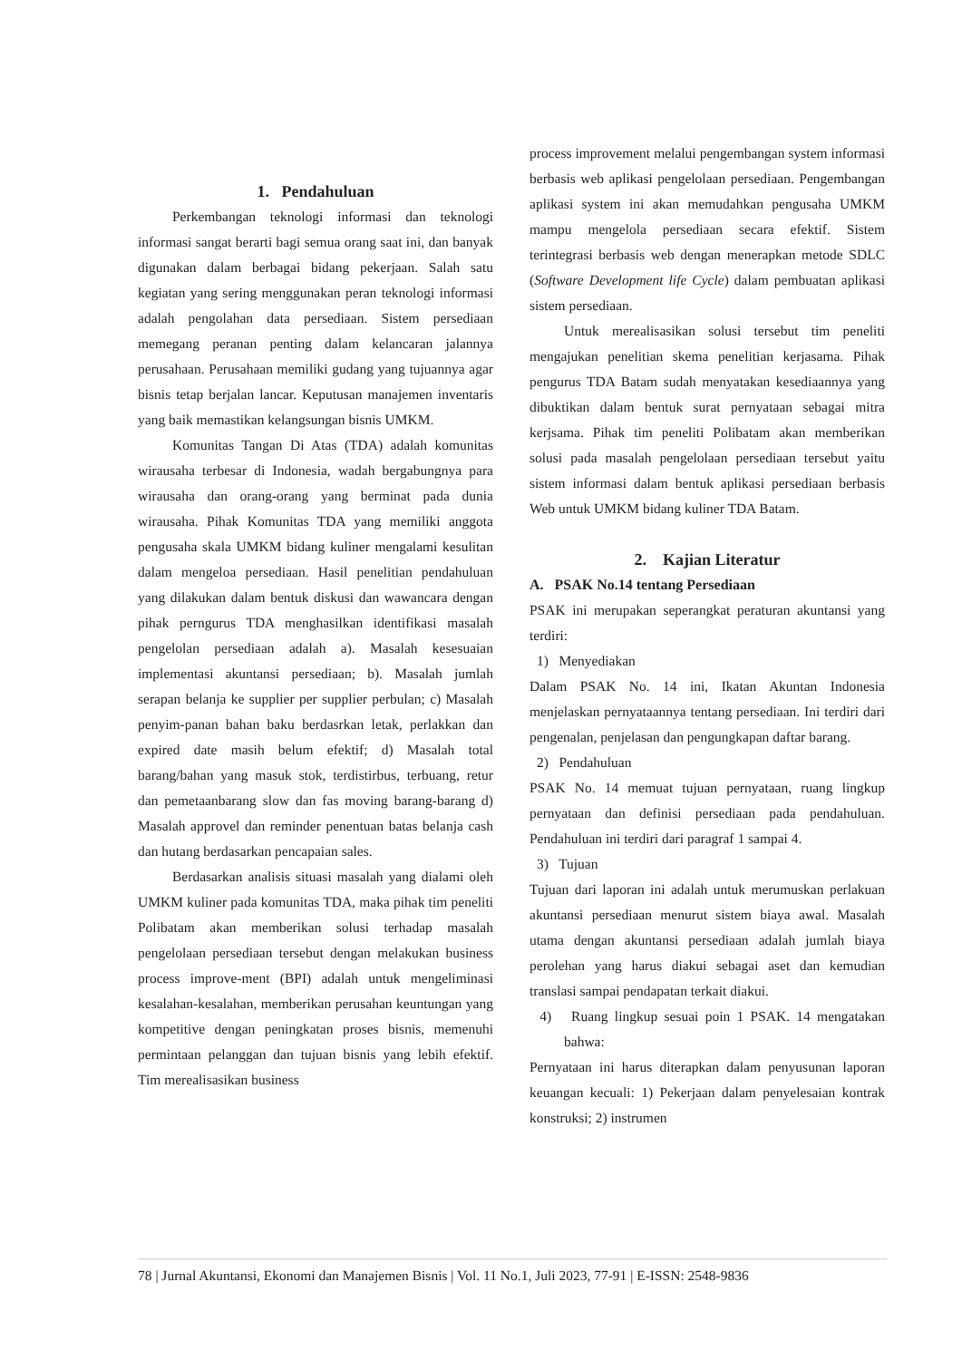1. Pendahuluan
Perkembangan teknologi informasi dan teknologi informasi sangat berarti bagi semua orang saat ini, dan banyak digunakan dalam berbagai bidang pekerjaan. Salah satu kegiatan yang sering menggunakan peran teknologi informasi adalah pengolahan data persediaan. Sistem persediaan memegang peranan penting dalam kelancaran jalannya perusahaan. Perusahaan memiliki gudang yang tujuannya agar bisnis tetap berjalan lancar. Keputusan manajemen inventaris yang baik memastikan kelangsungan bisnis UMKM.
Komunitas Tangan Di Atas (TDA) adalah komunitas wirausaha terbesar di Indonesia, wadah bergabungnya para wirausaha dan orang-orang yang berminat pada dunia wirausaha. Pihak Komunitas TDA yang memiliki anggota pengusaha skala UMKM bidang kuliner mengalami kesulitan dalam mengeloa persediaan. Hasil penelitian pendahuluan yang dilakukan dalam bentuk diskusi dan wawancara dengan pihak perngurus TDA menghasilkan identifikasi masalah pengelolan persediaan adalah a). Masalah kesesuaian implementasi akuntansi persediaan; b). Masalah jumlah serapan belanja ke supplier per supplier perbulan; c) Masalah penyim-panan bahan baku berdasrkan letak, perlakkan dan expired date masih belum efektif; d) Masalah total barang/bahan yang masuk stok, terdistirbus, terbuang, retur dan pemetaanbarang slow dan fas moving barang-barang d) Masalah approvel dan reminder penentuan batas belanja cash dan hutang berdasarkan pencapaian sales.
Berdasarkan analisis situasi masalah yang dialami oleh UMKM kuliner pada komunitas TDA, maka pihak tim peneliti Polibatam akan memberikan solusi terhadap masalah pengelolaan persediaan tersebut dengan melakukan business process improve-ment (BPI) adalah untuk mengeliminasi kesalahan-kesalahan, memberikan perusahan keuntungan yang kompetitive dengan peningkatan proses bisnis, memenuhi permintaan pelanggan dan tujuan bisnis yang lebih efektif. Tim merealisasikan business
process improvement melalui pengembangan system informasi berbasis web aplikasi pengelolaan persediaan. Pengembangan aplikasi system ini akan memudahkan pengusaha UMKM mampu mengelola persediaan secara efektif. Sistem terintegrasi berbasis web dengan menerapkan metode SDLC (Software Development life Cycle) dalam pembuatan aplikasi sistem persediaan.
Untuk merealisasikan solusi tersebut tim peneliti mengajukan penelitian skema penelitian kerjasama. Pihak pengurus TDA Batam sudah menyatakan kesediaannya yang dibuktikan dalam bentuk surat pernyataan sebagai mitra kerjsama. Pihak tim peneliti Polibatam akan memberikan solusi pada masalah pengelolaan persediaan tersebut yaitu sistem informasi dalam bentuk aplikasi persediaan berbasis Web untuk UMKM bidang kuliner TDA Batam.
2. Kajian Literatur
A. PSAK No.14 tentang Persediaan
PSAK ini merupakan seperangkat peraturan akuntansi yang terdiri:
1) Menyediakan
Dalam PSAK No. 14 ini, Ikatan Akuntan Indonesia menjelaskan pernyataannya tentang persediaan. Ini terdiri dari pengenalan, penjelasan dan pengungkapan daftar barang.
2) Pendahuluan
PSAK No. 14 memuat tujuan pernyataan, ruang lingkup pernyataan dan definisi persediaan pada pendahuluan. Pendahuluan ini terdiri dari paragraf 1 sampai 4.
3) Tujuan
Tujuan dari laporan ini adalah untuk merumuskan perlakuan akuntansi persediaan menurut sistem biaya awal. Masalah utama dengan akuntansi persediaan adalah jumlah biaya perolehan yang harus diakui sebagai aset dan kemudian translasi sampai pendapatan terkait diakui.
4) Ruang lingkup sesuai poin 1 PSAK. 14 mengatakan bahwa:
Pernyataan ini harus diterapkan dalam penyusunan laporan keuangan kecuali: 1) Pekerjaan dalam penyelesaian kontrak konstruksi; 2) instrumen
78 | Jurnal Akuntansi, Ekonomi dan Manajemen Bisnis | Vol. 11 No.1, Juli 2023, 77-91 | E-ISSN: 2548-9836